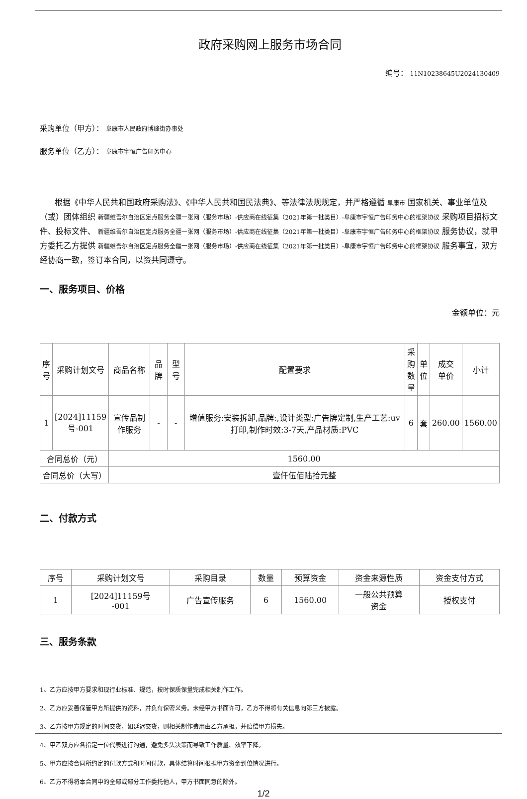政府采购网上服务市场合同
编号： 11N10238645U2024130409
采购单位（甲方）： 阜康市人民政府博峰街办事处
服务单位（乙方）： 阜康市宇恒广告印务中心
根据《中华人民共和国政府采购法》、《中华人民共和国民法典》、等法律法规规定，并严格遵循 阜康市 国家机关、事业单位及（或）团体组织 新疆维吾尔自治区定点服务全疆一张网（服务市场）-供应商在线征集（2021年第一批类目）-阜康市宇恒广告印务中心的框架协议 采购项目招标文件、投标文件、 新疆维吾尔自治区定点服务全疆一张网（服务市场）-供应商在线征集（2021年第一批类目）-阜康市宇恒广告印务中心的框架协议 服务协议，就甲方委托乙方提供 新疆维吾尔自治区定点服务全疆一张网（服务市场）-供应商在线征集（2021年第一批类目）-阜康市宇恒广告印务中心的框架协议 服务事宜，双方经协商一致，签订本合同，以资共同遵守。
一、服务项目、价格
金额单位：元
| 序 号 | 采购计划文号 | 商品名称 | 品牌 | 型号 | 配置要求 | 采 购 数 量 | 单 位 | 成交 单价 | 小计 |
| --- | --- | --- | --- | --- | --- | --- | --- | --- | --- |
| 1 | [2024]11159 号-001 | 宣传品制作服务 | - | - | 增值服务:安装拆卸,品牌:,设计类型:广告牌定制,生产工艺:uv打印,制作时效:3-7天,产品材质:PVC | 6 | 套 | 260.00 | 1560.00 |
| 合同总价（元） | | 1560.00 | | | | | | | |
| 合同总价（大写） | | 壹仟伍佰陆拾元整 | | | | | | | |
二、付款方式
| 序号 | 采购计划文号 | 采购目录 | 数量 | 预算资金 | 资金来源性质 | 资金支付方式 |
| --- | --- | --- | --- | --- | --- | --- |
| 1 | [2024]11159号 -001 | 广告宣传服务 | 6 | 1560.00 | 一般公共预算 资金 | 授权支付 |
三、服务条款
1、乙方应按甲方要求和现行业标准、规范，按时保质保量完成相关制作工作。
2、乙方应妥善保管甲方所提供的资料，并负有保密义务。未经甲方书面许可，乙方不得将有关信息向第三方披露。
3、乙方按甲方规定的时间交货，如延迟交货，则相关制作费用由乙方承担，并赔偿甲方损失。
4、甲乙双方应各指定一位代表进行沟通，避免多头决策而导致工作质量、效率下降。
5、甲方应按合同所约定的付款方式和时间付款，具体结算时间根据甲方资金到位情况进行。
6、乙方不得将本合同中的全部或部分工作委托他人，甲方书面同意的除外。
1/2